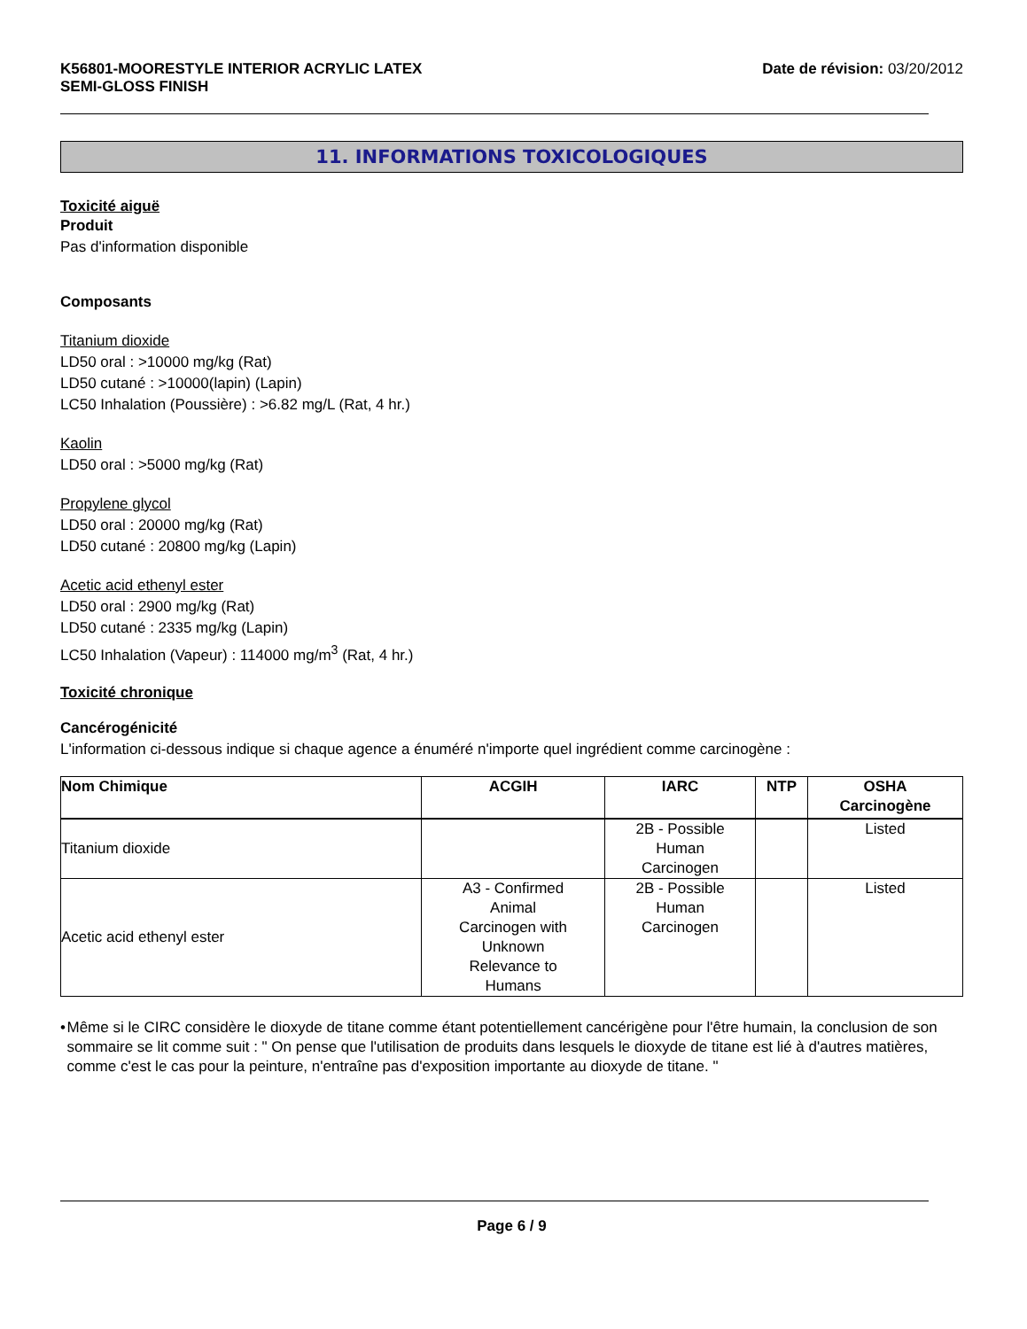K56801-MOORESTYLE INTERIOR ACRYLIC LATEX
SEMI-GLOSS FINISH
Date de révision: 03/20/2012
11. INFORMATIONS TOXICOLOGIQUES
Toxicité aiguë
Produit
Pas d'information disponible
Composants
Titanium dioxide
LD50 oral : >10000 mg/kg (Rat)
LD50 cutané : >10000(lapin) (Lapin)
LC50 Inhalation (Poussière) : >6.82 mg/L (Rat, 4 hr.)
Kaolin
LD50 oral : >5000 mg/kg (Rat)
Propylene glycol
LD50 oral : 20000 mg/kg (Rat)
LD50 cutané : 20800 mg/kg (Lapin)
Acetic acid ethenyl ester
LD50 oral : 2900 mg/kg (Rat)
LD50 cutané : 2335 mg/kg (Lapin)
LC50 Inhalation (Vapeur) : 114000 mg/m<sup>3</sup> (Rat, 4 hr.)
Toxicité chronique
Cancérogénicité
L'information ci-dessous indique si chaque agence a énuméré n'importe quel ingrédient comme carcinogène :
| Nom Chimique | ACGIH | IARC | NTP | OSHA Carcinogène |
| --- | --- | --- | --- | --- |
| Titanium dioxide | | 2B - Possible Human Carcinogen | | Listed |
| Acetic acid ethenyl ester | A3 - Confirmed Animal Carcinogen with Unknown Relevance to Humans | 2B - Possible Human Carcinogen | | Listed |
• Même si le CIRC considère le dioxyde de titane comme étant potentiellement cancérigène pour l'être humain, la conclusion de son sommaire se lit comme suit : " On pense que l'utilisation de produits dans lesquels le dioxyde de titane est lié à d'autres matières, comme c'est le cas pour la peinture, n'entraîne pas d'exposition importante au dioxyde de titane. "
Page 6 / 9